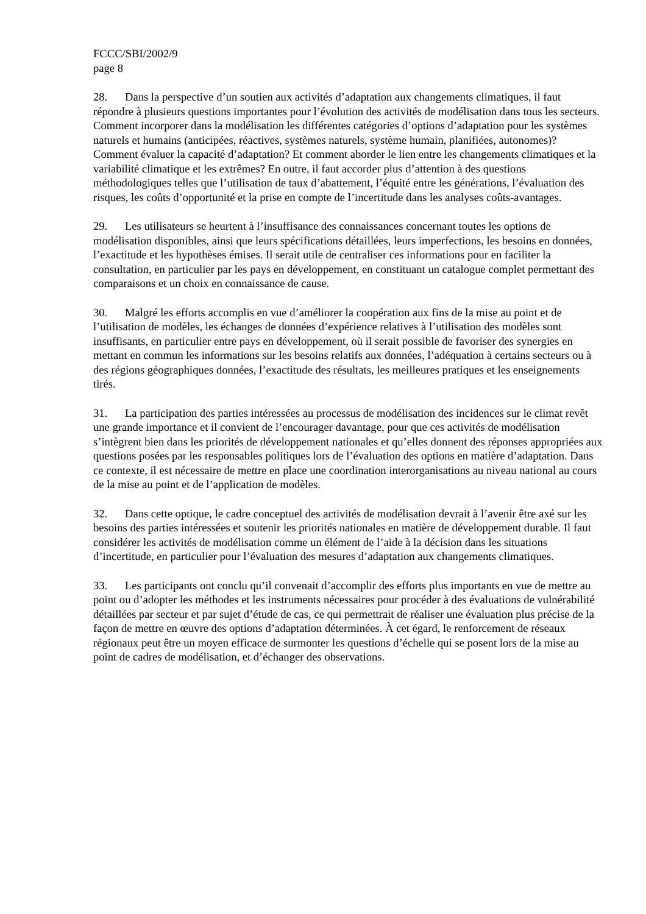FCCC/SBI/2002/9
page 8
28. Dans la perspective d’un soutien aux activités d’adaptation aux changements climatiques, il faut répondre à plusieurs questions importantes pour l’évolution des activités de modélisation dans tous les secteurs. Comment incorporer dans la modélisation les différentes catégories d’options d’adaptation pour les systèmes naturels et humains (anticipées, réactives, systèmes naturels, système humain, planifiées, autonomes)? Comment évaluer la capacité d’adaptation? Et comment aborder le lien entre les changements climatiques et la variabilité climatique et les extrêmes? En outre, il faut accorder plus d’attention à des questions méthodologiques telles que l’utilisation de taux d’abattement, l’équité entre les générations, l’évaluation des risques, les coûts d’opportunité et la prise en compte de l’incertitude dans les analyses coûts-avantages.
29. Les utilisateurs se heurtent à l’insuffisance des connaissances concernant toutes les options de modélisation disponibles, ainsi que leurs spécifications détaillées, leurs imperfections, les besoins en données, l’exactitude et les hypothèses émises. Il serait utile de centraliser ces informations pour en faciliter la consultation, en particulier par les pays en développement, en constituant un catalogue complet permettant des comparaisons et un choix en connaissance de cause.
30. Malgré les efforts accomplis en vue d’améliorer la coopération aux fins de la mise au point et de l’utilisation de modèles, les échanges de données d’expérience relatives à l’utilisation des modèles sont insuffisants, en particulier entre pays en développement, où il serait possible de favoriser des synergies en mettant en commun les informations sur les besoins relatifs aux données, l’adéquation à certains secteurs ou à des régions géographiques données, l’exactitude des résultats, les meilleures pratiques et les enseignements tirés.
31. La participation des parties intéressées au processus de modélisation des incidences sur le climat revêt une grande importance et il convient de l’encourager davantage, pour que ces activités de modélisation s’intègrent bien dans les priorités de développement nationales et qu’elles donnent des réponses appropriées aux questions posées par les responsables politiques lors de l’évaluation des options en matière d’adaptation. Dans ce contexte, il est nécessaire de mettre en place une coordination interorganisations au niveau national au cours de la mise au point et de l’application de modèles.
32. Dans cette optique, le cadre conceptuel des activités de modélisation devrait à l’avenir être axé sur les besoins des parties intéressées et soutenir les priorités nationales en matière de développement durable. Il faut considérer les activités de modélisation comme un élément de l’aide à la décision dans les situations d’incertitude, en particulier pour l’évaluation des mesures d’adaptation aux changements climatiques.
33. Les participants ont conclu qu’il convenait d’accomplir des efforts plus importants en vue de mettre au point ou d’adopter les méthodes et les instruments nécessaires pour procéder à des évaluations de vulnérabilité détaillées par secteur et par sujet d’étude de cas, ce qui permettrait de réaliser une évaluation plus précise de la façon de mettre en œuvre des options d’adaptation déterminées. À cet égard, le renforcement de réseaux régionaux peut être un moyen efficace de surmonter les questions d’échelle qui se posent lors de la mise au point de cadres de modélisation, et d’échanger des observations.